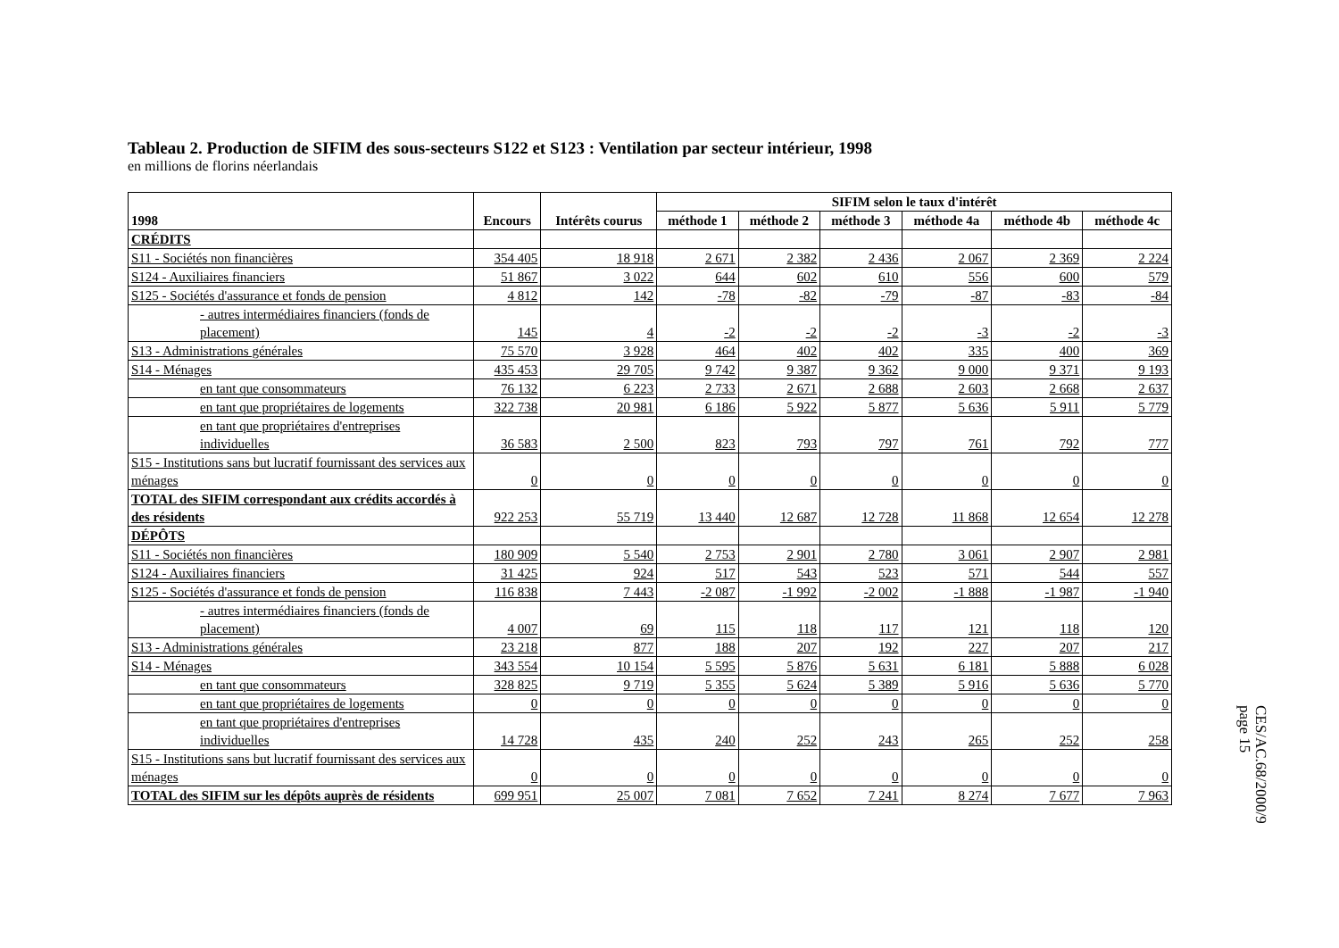Tableau 2. Production de SIFIM des sous-secteurs S122 et S123 : Ventilation par secteur intérieur, 1998
en millions de florins néerlandais
| 1998 | Encours | Intérêts courus | SIFIM selon le taux d'intérêt | | | | | |
| --- | --- | --- | --- | --- | --- | --- | --- | --- |
| | | | méthode 1 | méthode 2 | méthode 3 | méthode 4a | méthode 4b | méthode 4c |
| CRÉDITS | | | | | | | | |
| S11 - Sociétés non financières | 354 405 | 18 918 | 2 671 | 2 382 | 2 436 | 2 067 | 2 369 | 2 224 |
| S124 - Auxiliaires financiers | 51 867 | 3 022 | 644 | 602 | 610 | 556 | 600 | 579 |
| S125 - Sociétés d'assurance et fonds de pension | 4 812 | 142 | -78 | -82 | -79 | -87 | -83 | -84 |
| - autres intermédiaires financiers (fonds de placement) | 145 | 4 | -2 | -2 | -2 | -3 | -2 | -3 |
| S13 - Administrations générales | 75 570 | 3 928 | 464 | 402 | 402 | 335 | 400 | 369 |
| S14 - Ménages | 435 453 | 29 705 | 9 742 | 9 387 | 9 362 | 9 000 | 9 371 | 9 193 |
| en tant que consommateurs | 76 132 | 6 223 | 2 733 | 2 671 | 2 688 | 2 603 | 2 668 | 2 637 |
| en tant que propriétaires de logements | 322 738 | 20 981 | 6 186 | 5 922 | 5 877 | 5 636 | 5 911 | 5 779 |
| en tant que propriétaires d'entreprises individuelles | 36 583 | 2 500 | 823 | 793 | 797 | 761 | 792 | 777 |
| S15 - Institutions sans but lucratif fournissant des services aux ménages | 0 | 0 | 0 | 0 | 0 | 0 | 0 | 0 |
| TOTAL des SIFIM correspondant aux crédits accordés à des résidents | 922 253 | 55 719 | 13 440 | 12 687 | 12 728 | 11 868 | 12 654 | 12 278 |
| DÉPÔTS | | | | | | | | |
| S11 - Sociétés non financières | 180 909 | 5 540 | 2 753 | 2 901 | 2 780 | 3 061 | 2 907 | 2 981 |
| S124 - Auxiliaires financiers | 31 425 | 924 | 517 | 543 | 523 | 571 | 544 | 557 |
| S125 - Sociétés d'assurance et fonds de pension | 116 838 | 7 443 | -2 087 | -1 992 | -2 002 | -1 888 | -1 987 | -1 940 |
| - autres intermédiaires financiers (fonds de placement) | 4 007 | 69 | 115 | 118 | 117 | 121 | 118 | 120 |
| S13 - Administrations générales | 23 218 | 877 | 188 | 207 | 192 | 227 | 207 | 217 |
| S14 - Ménages | 343 554 | 10 154 | 5 595 | 5 876 | 5 631 | 6 181 | 5 888 | 6 028 |
| en tant que consommateurs | 328 825 | 9 719 | 5 355 | 5 624 | 5 389 | 5 916 | 5 636 | 5 770 |
| en tant que propriétaires de logements | 0 | 0 | 0 | 0 | 0 | 0 | 0 | 0 |
| en tant que propriétaires d'entreprises individuelles | 14 728 | 435 | 240 | 252 | 243 | 265 | 252 | 258 |
| S15 - Institutions sans but lucratif fournissant des services aux ménages | 0 | 0 | 0 | 0 | 0 | 0 | 0 | 0 |
| TOTAL des SIFIM sur les dépôts auprès de résidents | 699 951 | 25 007 | 7 081 | 7 652 | 7 241 | 8 274 | 7 677 | 7 963 |
CES/AC.68/2000/9
page 15